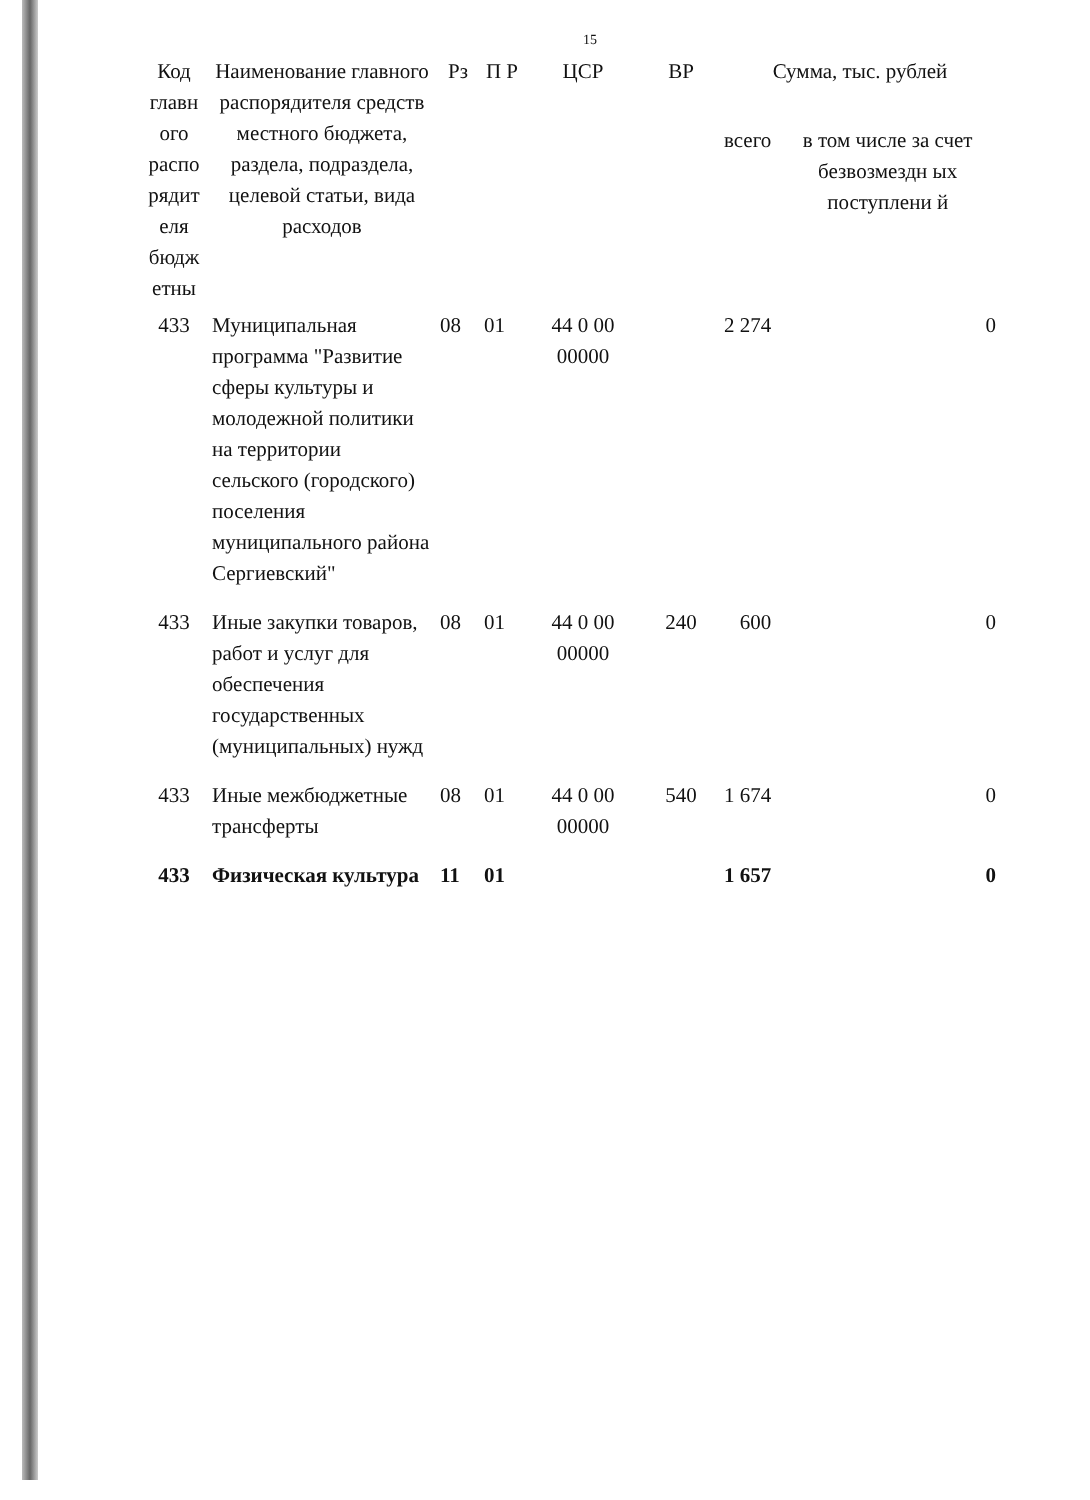15
| Код главн ого распо рядит еля бюдж етны | Наименование главного распорядителя средств местного бюджета, раздела, подраздела, целевой статьи, вида расходов | Рз | П Р | ЦСР | ВР | Сумма, тыс. рублей | |
| --- | --- | --- | --- | --- | --- | --- | --- |
| | | | | | | всего | в том числе за счет безвозмездн ых поступлени й |
| 433 | Муниципальная программа "Развитие сферы культуры и молодежной политики на территории сельского (городского) поселения муниципального района Сергиевский" | 08 | 01 | 44 0 00 00000 | | 2 274 | 0 |
| 433 | Иные закупки товаров, работ и услуг для обеспечения государственных (муниципальных) нужд | 08 | 01 | 44 0 00 00000 | 240 | 600 | 0 |
| 433 | Иные межбюджетные трансферты | 08 | 01 | 44 0 00 00000 | 540 | 1 674 | 0 |
| 433 | Физическая культура | 11 | 01 | | | 1 657 | 0 |